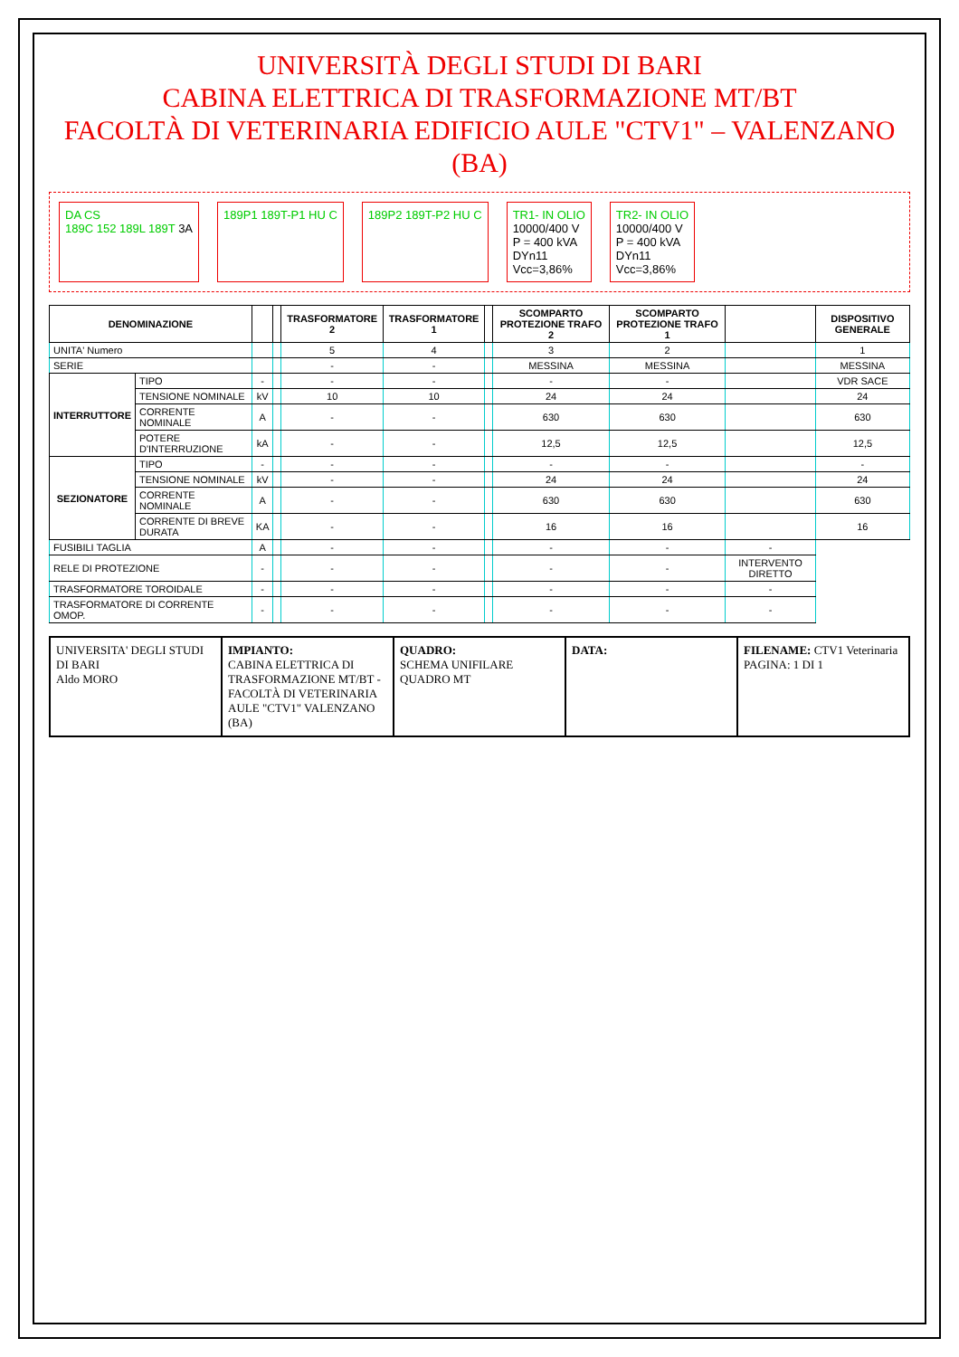UNIVERSITÀ DEGLI STUDI DI BARI
CABINA ELETTRICA DI TRASFORMAZIONE MT/BT
FACOLTÀ DI VETERINARIA EDIFICIO AULE "CTV1" – VALENZANO (BA)
DA CS
189C 152 189L 189T 3A
189P1 189T-P1 HU C
189P2 189T-P2 HU C
TR1- IN OLIO
10000/400 V
P = 400 kVA
DYn11
Vcc=3,86%
TR2- IN OLIO
10000/400 V
P = 400 kVA
DYn11
Vcc=3,86%
| DENOMINAZIONE | | | | TRASFORMATORE 2 | TRASFORMATORE 1 | | SCOMPARTO PROTEZIONE TRAFO 2 | SCOMPARTO PROTEZIONE TRAFO 1 | | DISPOSITIVO GENERALE |
| --- | --- | --- | --- | --- | --- | --- | --- | --- | --- | --- |
| UNITA' Numero | | | | 5 | 4 | | 3 | 2 | | 1 |
| SERIE | | | | - | - | | MESSINA | MESSINA | | MESSINA |
| INTERRUTTORE | TIPO | - | | - | - | | - | - | | VDR SACE |
| | TENSIONE NOMINALE | kV | | 10 | 10 | | 24 | 24 | | 24 |
| | CORRENTE NOMINALE | A | | - | - | | 630 | 630 | | 630 |
| | POTERE D'INTERRUZIONE | kA | | - | - | | 12,5 | 12,5 | | 12,5 |
| SEZIONATORE | TIPO | - | | - | - | | - | - | | - |
| | TENSIONE NOMINALE | kV | | - | - | | 24 | 24 | | 24 |
| | CORRENTE NOMINALE | A | | - | - | | 630 | 630 | | 630 |
| | CORRENTE DI BREVE DURATA | KA | | - | - | | 16 | 16 | | 16 |
| FUSIBILI TAGLIA | | A | | - | - | | - | - | - | |
| RELE DI PROTEZIONE | | - | | - | - | | - | - | INTERVENTO DIRETTO | |
| TRASFORMATORE TOROIDALE | | - | | - | - | | - | - | - | |
| TRASFORMATORE DI CORRENTE OMOP. | | - | | - | - | | - | - | - | |
UNIVERSITA' DEGLI STUDI DI BARI
Aldo MORO
IMPIANTO:
CABINA ELETTRICA DI TRASFORMAZIONE MT/BT - FACOLTÀ DI VETERINARIA AULE "CTV1" VALENZANO (BA)
QUADRO:
SCHEMA UNIFILARE QUADRO MT
DATA: FILENAME: CTV1 Veterinaria
PAGINA: 1 DI 1